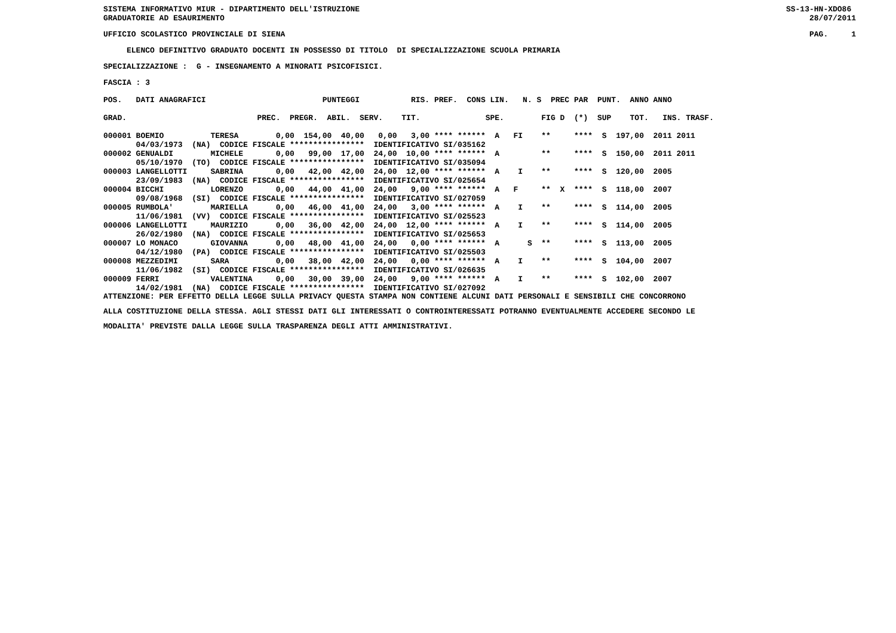SISTEMA INFORMATIVO MIUR - DIPARTIMENTO DELL'ISTRUZIONE GRADUATORIE AD ESAURIMENTO
SS-13-HN-XDO86 28/07/2011
UFFICIO SCOLASTICO PROVINCIALE DI SIENA
PAG. 1
ELENCO DEFINITIVO GRADUATO DOCENTI IN POSSESSO DI TITOLO DI SPECIALIZZAZIONE SCUOLA PRIMARIA
SPECIALIZZAZIONE : G - INSEGNAMENTO A MINORATI PSICOFISICI.
FASCIA : 3
| POS. DATI ANAGRAFICI PUNTEGGI RIS. PREF. CONS LIN. N. S PREC PAR PUNT. ANNO ANNO |
| --- |
| GRAD. PREC. PREGR. ABIL. SERV. TIT. SPE. FIG D (*) SUP TOT. INS. TRASF. |
| 000001 BOEMIO TERESA 0,00 154,00 40,00 0,00 3,00 **** ****** A FI ** **** S 197,00 2011 2011 04/03/1973 (NA) CODICE FISCALE **************** IDENTIFICATIVO SI/035162 |
| 000002 GENUALDI MICHELE 0,00 99,00 17,00 24,00 10,00 **** ****** A ** **** S 150,00 2011 2011 05/10/1970 (TO) CODICE FISCALE **************** IDENTIFICATIVO SI/035094 |
| 000003 LANGELLOTTI SABRINA 0,00 42,00 42,00 24,00 12,00 **** ****** A I ** **** S 120,00 2005 23/09/1983 (NA) CODICE FISCALE **************** IDENTIFICATIVO SI/025654 |
| 000004 BICCHI LORENZO 0,00 44,00 41,00 24,00 9,00 **** ****** A F ** X **** S 118,00 2007 09/08/1968 (SI) CODICE FISCALE **************** IDENTIFICATIVO SI/027059 |
| 000005 RUMBOLA' MARIELLA 0,00 46,00 41,00 24,00 3,00 **** ****** A I ** **** S 114,00 2005 11/06/1981 (VV) CODICE FISCALE **************** IDENTIFICATIVO SI/025523 |
| 000006 LANGELLOTTI MAURIZIO 0,00 36,00 42,00 24,00 12,00 **** ****** A I ** **** S 114,00 2005 26/02/1980 (NA) CODICE FISCALE **************** IDENTIFICATIVO SI/025653 |
| 000007 LO MONACO GIOVANNA 0,00 48,00 41,00 24,00 0,00 **** ****** A S ** **** S 113,00 2005 04/12/1980 (PA) CODICE FISCALE **************** IDENTIFICATIVO SI/025503 |
| 000008 MEZZEDIMI SARA 0,00 38,00 42,00 24,00 0,00 **** ****** A I ** **** S 104,00 2007 11/06/1982 (SI) CODICE FISCALE **************** IDENTIFICATIVO SI/026635 |
| 000009 FERRI VALENTINA 0,00 30,00 39,00 24,00 9,00 **** ****** A I ** **** S 102,00 2007 14/02/1981 (NA) CODICE FISCALE **************** IDENTIFICATIVO SI/027092 |
ATTENZIONE: PER EFFETTO DELLA LEGGE SULLA PRIVACY QUESTA STAMPA NON CONTIENE ALCUNI DATI PERSONALI E SENSIBILI CHE CONCORRONO ALLA COSTITUZIONE DELLA STESSA. AGLI STESSI DATI GLI INTERESSATI O CONTROINTERESSATI POTRANNO EVENTUALMENTE ACCEDERE SECONDO LE MODALITA' PREVISTE DALLA LEGGE SULLA TRASPARENZA DEGLI ATTI AMMINISTRATIVI.